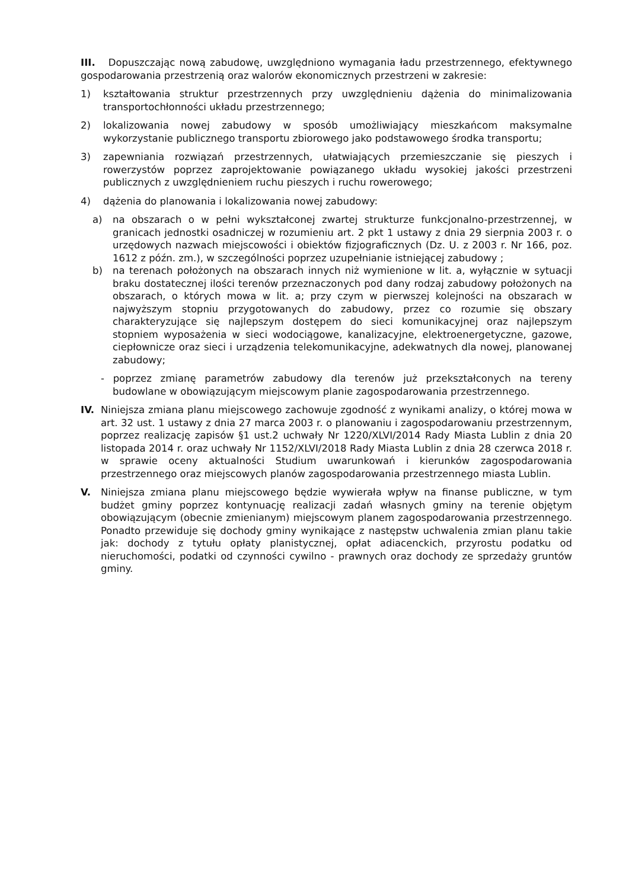III. Dopuszczając nową zabudowę, uwzględniono wymagania ładu przestrzennego, efektywnego gospodarowania przestrzenią oraz walorów ekonomicznych przestrzeni w zakresie:
1) kształtowania struktur przestrzennych przy uwzględnieniu dążenia do minimalizowania transportochłonności układu przestrzennego;
2) lokalizowania nowej zabudowy w sposób umożliwiający mieszkańcom maksymalne wykorzystanie publicznego transportu zbiorowego jako podstawowego środka transportu;
3) zapewniania rozwiązań przestrzennych, ułatwiających przemieszczanie się pieszych i rowerzystów poprzez zaprojektowanie powiązanego układu wysokiej jakości przestrzeni publicznych z uwzględnieniem ruchu pieszych i ruchu rowerowego;
4) dążenia do planowania i lokalizowania nowej zabudowy:
a) na obszarach o w pełni wykształconej zwartej strukturze funkcjonalno-przestrzennej, w granicach jednostki osadniczej w rozumieniu art. 2 pkt 1 ustawy z dnia 29 sierpnia 2003 r. o urzędowych nazwach miejscowości i obiektów fizjograficznych (Dz. U. z 2003 r. Nr 166, poz. 1612 z późn. zm.), w szczególności poprzez uzupełnianie istniejącej zabudowy ;
b) na terenach położonych na obszarach innych niż wymienione w lit. a, wyłącznie w sytuacji braku dostatecznej ilości terenów przeznaczonych pod dany rodzaj zabudowy położonych na obszarach, o których mowa w lit. a; przy czym w pierwszej kolejności na obszarach w najwyższym stopniu przygotowanych do zabudowy, przez co rozumie się obszary charakteryzujące się najlepszym dostępem do sieci komunikacyjnej oraz najlepszym stopniem wyposażenia w sieci wodociągowe, kanalizacyjne, elektroenergetyczne, gazowe, ciepłownicze oraz sieci i urządzenia telekomunikacyjne, adekwatnych dla nowej, planowanej zabudowy;
- poprzez zmianę parametrów zabudowy dla terenów już przekształconych na tereny budowlane w obowiązującym miejscowym planie zagospodarowania przestrzennego.
IV. Niniejsza zmiana planu miejscowego zachowuje zgodność z wynikami analizy, o której mowa w art. 32 ust. 1 ustawy z dnia 27 marca 2003 r. o planowaniu i zagospodarowaniu przestrzennym, poprzez realizację zapisów §1 ust.2 uchwały Nr 1220/XLVI/2014 Rady Miasta Lublin z dnia 20 listopada 2014 r. oraz uchwały Nr 1152/XLVI/2018 Rady Miasta Lublin z dnia 28 czerwca 2018 r. w sprawie oceny aktualności Studium uwarunkowań i kierunków zagospodarowania przestrzennego oraz miejscowych planów zagospodarowania przestrzennego miasta Lublin.
V. Niniejsza zmiana planu miejscowego będzie wywierała wpływ na finanse publiczne, w tym budżet gminy poprzez kontynuację realizacji zadań własnych gminy na terenie objętym obowiązującym (obecnie zmienianym) miejscowym planem zagospodarowania przestrzennego. Ponadto przewiduje się dochody gminy wynikające z następstw uchwalenia zmian planu takie jak: dochody z tytułu opłaty planistycznej, opłat adiacenckich, przyrostu podatku od nieruchomości, podatki od czynności cywilno - prawnych oraz dochody ze sprzedaży gruntów gminy.